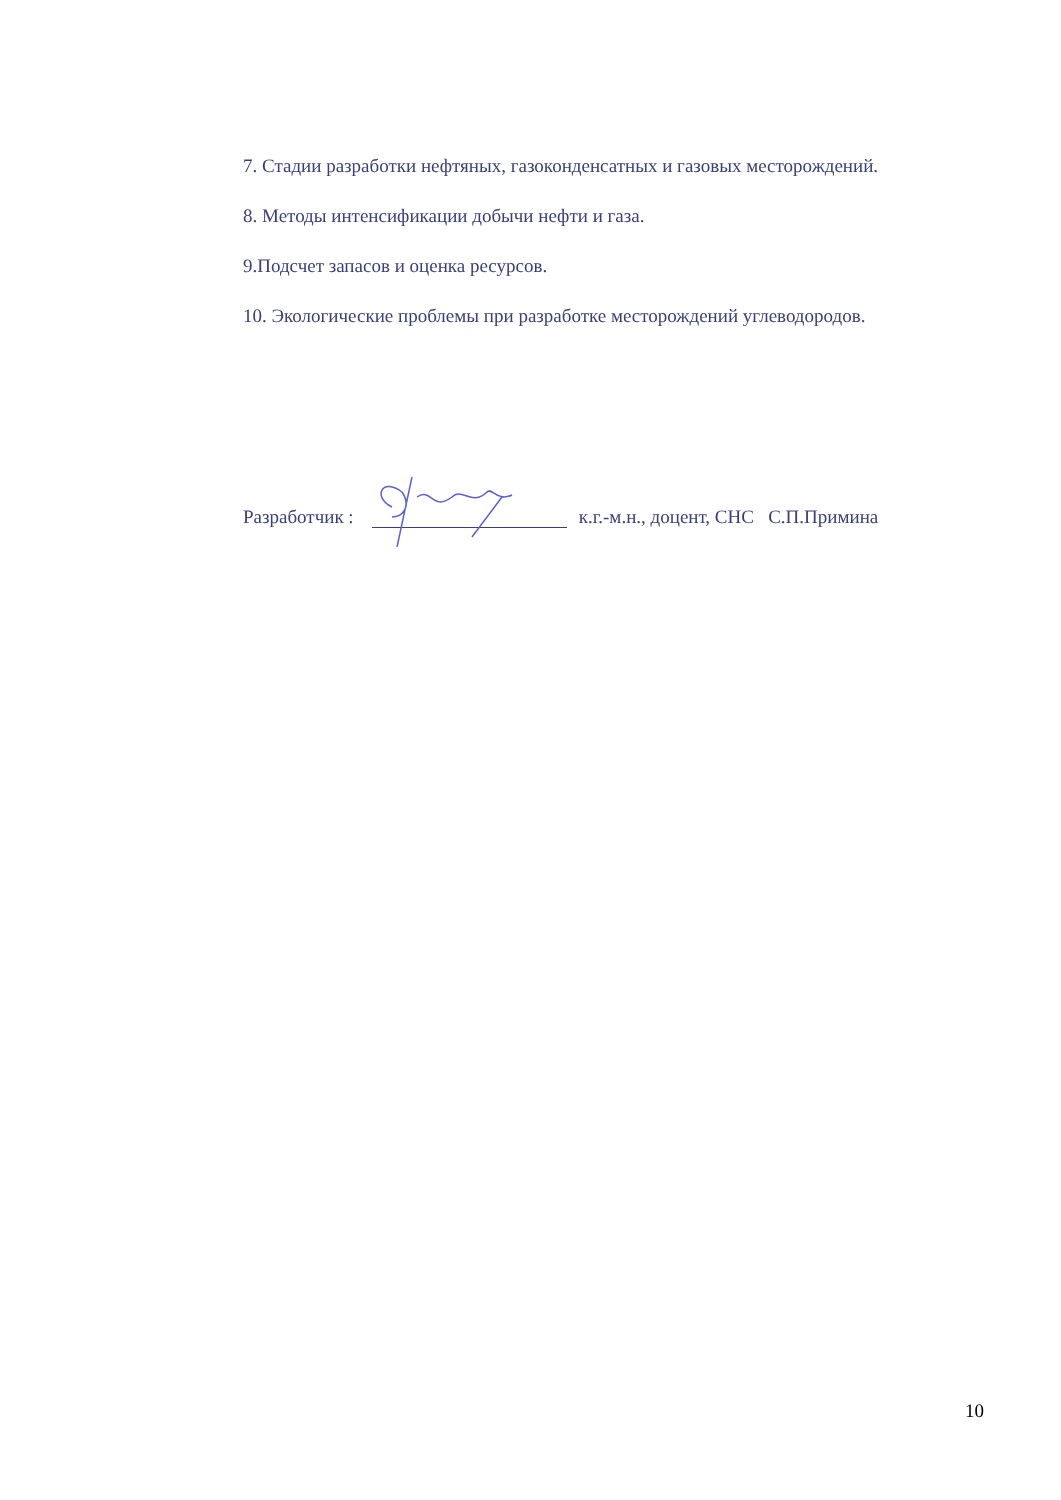7. Стадии разработки нефтяных, газоконденсатных и газовых месторождений.
8. Методы интенсификации добычи нефти и газа.
9.Подсчет запасов и оценка ресурсов.
10. Экологические проблемы при разработке месторождений углеводородов.
Разработчик : к.г.-м.н., доцент, СНС С.П.Примина
10